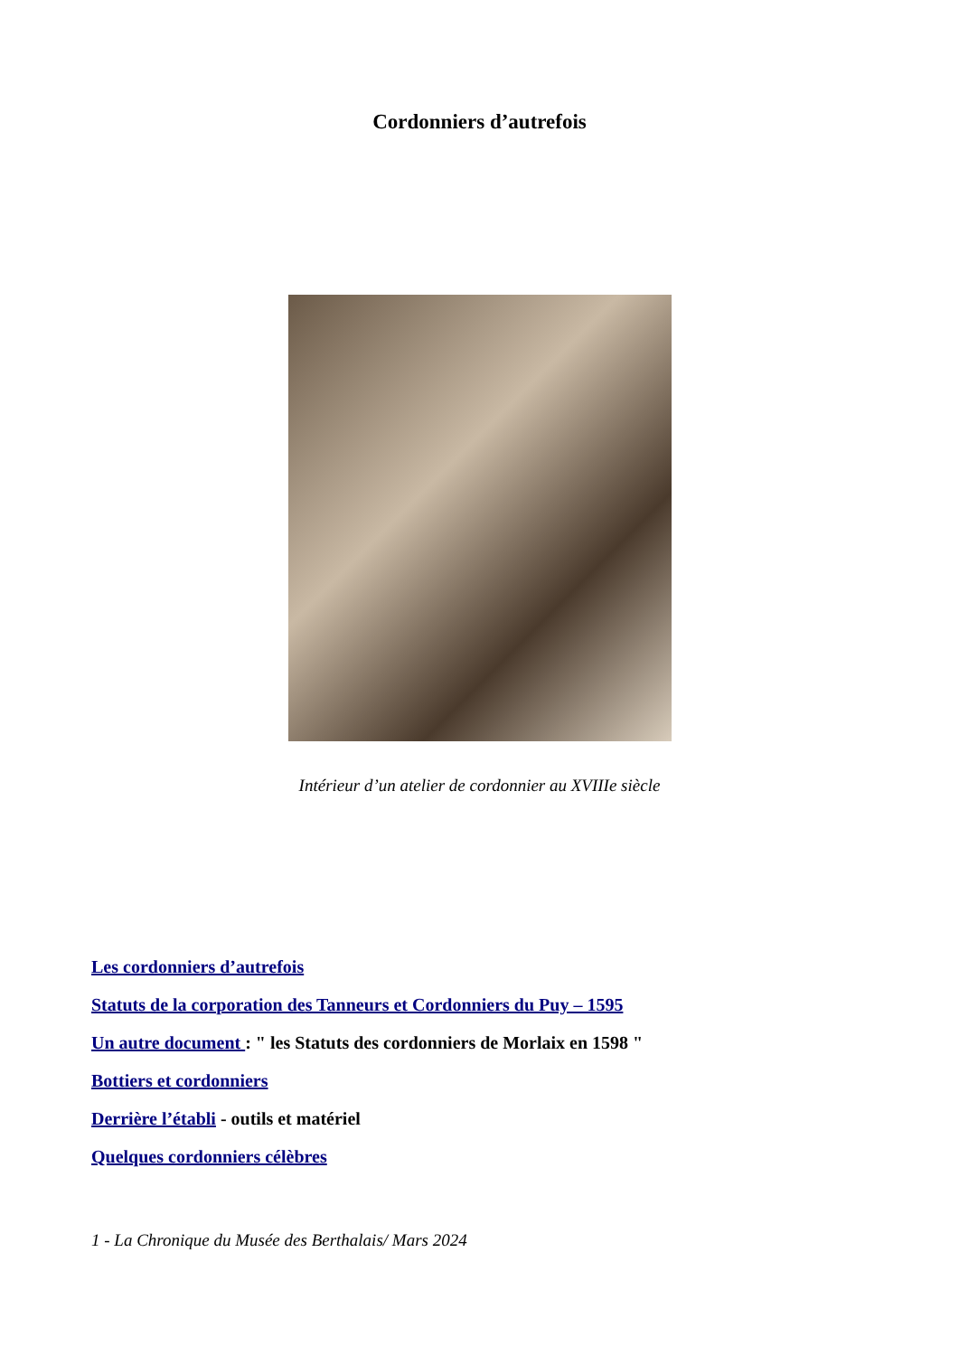Cordonniers d’autrefois
Intérieur d’un atelier de cordonnier au XVIIIe siècle
Les cordonniers d’autrefois
Statuts de la corporation des Tanneurs et Cordonniers du Puy – 1595
Un autre document : " les Statuts des cordonniers de Morlaix en 1598 "
Bottiers et cordonniers
Derrière l’établi - outils et matériel
Quelques cordonniers célèbres
1 - La Chronique du Musée des Berthalais/ Mars 2024